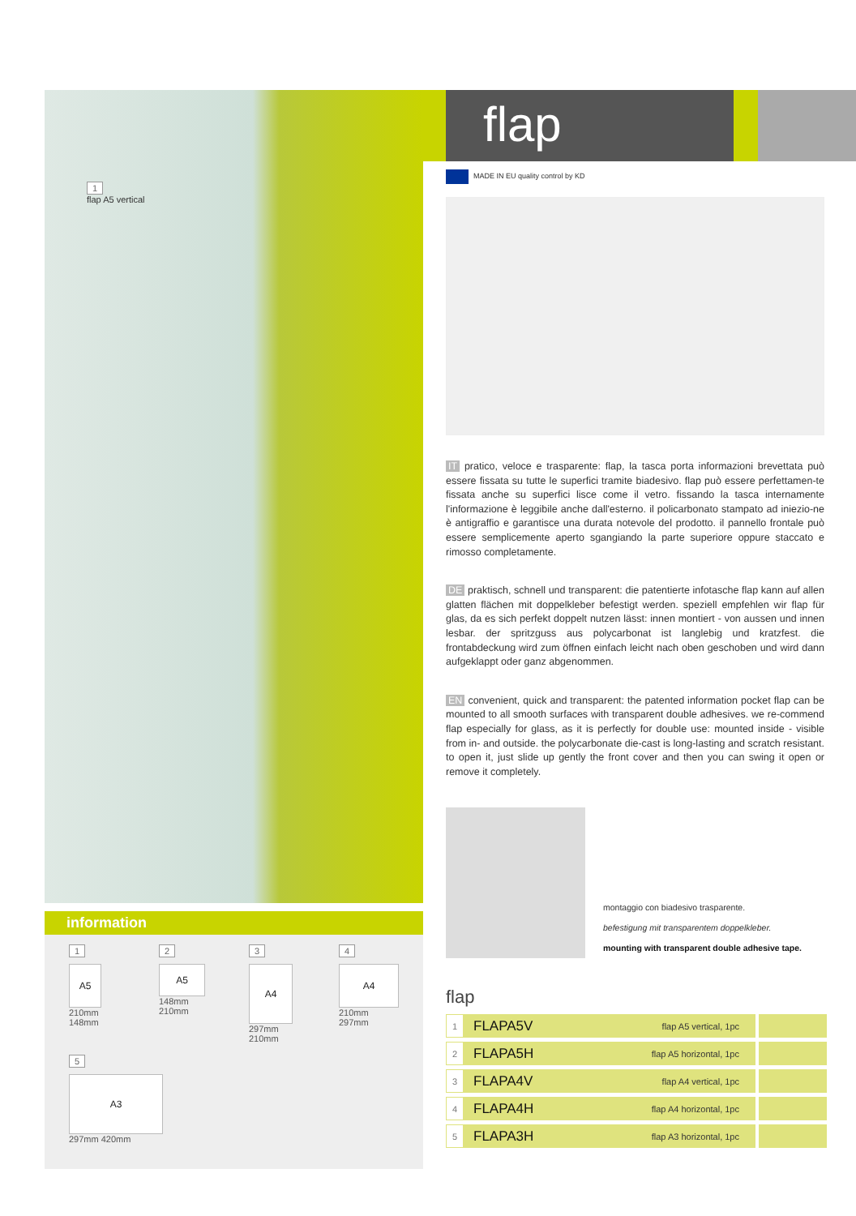1
flap A5 vertical
information
1
A5
210mm 148mm
2
A5
148mm 210mm
3
A4
297mm 210mm
4
A4
210mm 297mm
5
A3
297mm 420mm
flap
MADE IN EU quality control by KD
IT pratico, veloce e trasparente: flap, la tasca porta informazioni brevettata può essere fissata su tutte le superfici tramite biadesivo. flap può essere perfettamen-te fissata anche su superfici lisce come il vetro. fissando la tasca internamente l'informazione è leggibile anche dall'esterno. il policarbonato stampato ad iniezio-ne è antigraffio e garantisce una durata notevole del prodotto. il pannello frontale può essere semplicemente aperto sgangiando la parte superiore oppure staccato e rimosso completamente.
DE praktisch, schnell und transparent: die patentierte infotasche flap kann auf allen glatten flächen mit doppelkleber befestigt werden. speziell empfehlen wir flap für glas, da es sich perfekt doppelt nutzen lässt: innen montiert - von aussen und innen lesbar. der spritzguss aus polycarbonat ist langlebig und kratzfest. die frontabdeckung wird zum öffnen einfach leicht nach oben geschoben und wird dann aufgeklappt oder ganz abgenommen.
EN convenient, quick and transparent: the patented information pocket flap can be mounted to all smooth surfaces with transparent double adhesives. we re-commend flap especially for glass, as it is perfectly for double use: mounted inside - visible from in- and outside. the polycarbonate die-cast is long-lasting and scratch resistant. to open it, just slide up gently the front cover and then you can swing it open or remove it completely.
montaggio con biadesivo trasparente.
befestigung mit transparentem doppelkleber.
mounting with transparent double adhesive tape.
flap
| 1 | FLAPA5V | flap A5 vertical, 1pc | |
| 2 | FLAPA5H | flap A5 horizontal, 1pc | |
| 3 | FLAPA4V | flap A4 vertical, 1pc | |
| 4 | FLAPA4H | flap A4 horizontal, 1pc | |
| 5 | FLAPA3H | flap A3 horizontal, 1pc | |